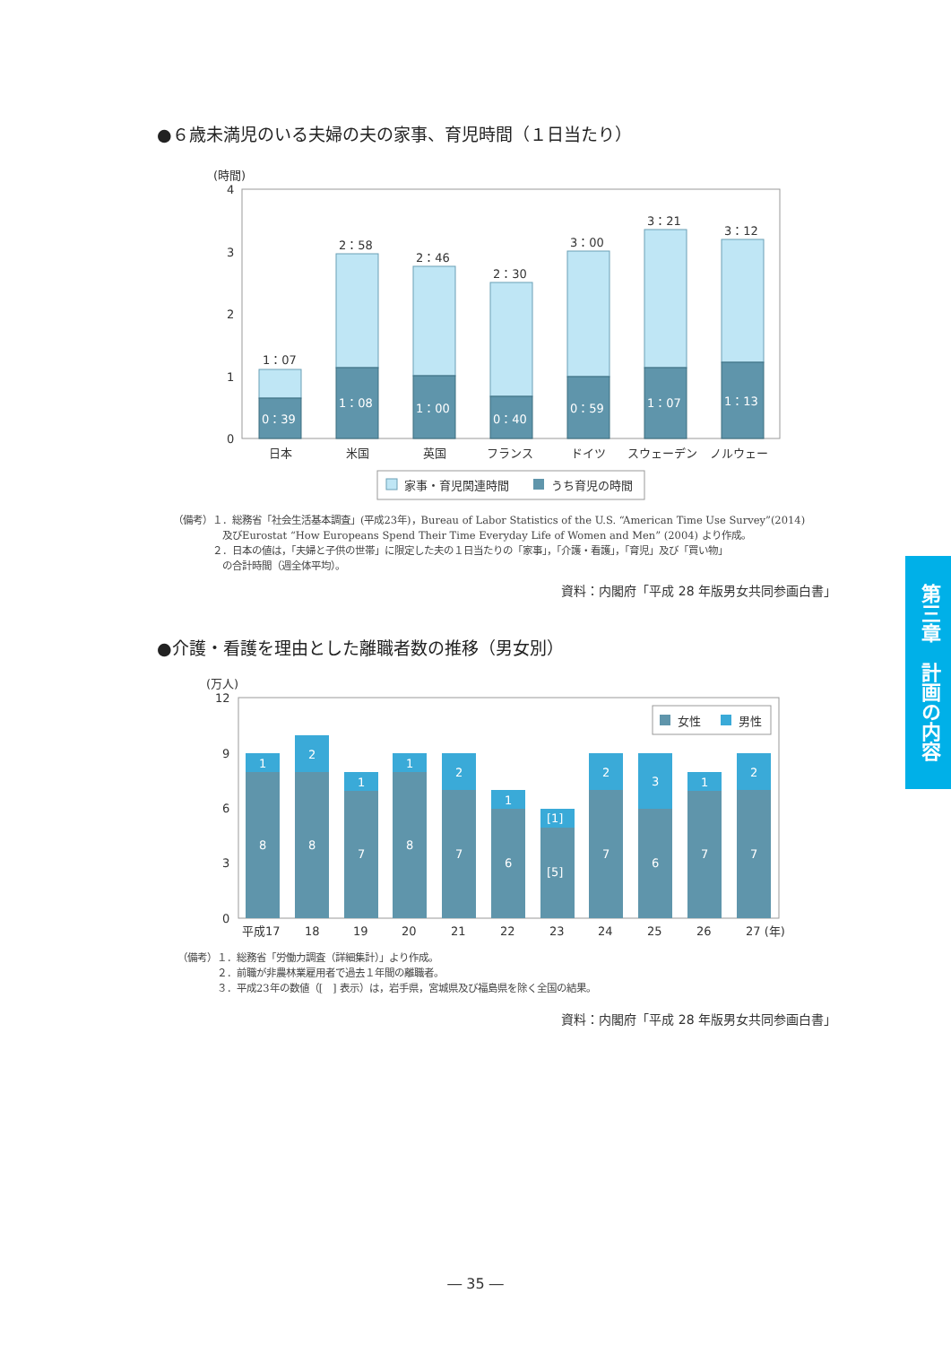●６歳未満児のいる夫婦の夫の家事、育児時間（１日当たり）
(時間)
4
3
2
1
0
1：07
2：58
2：46
2：30
3：00
3：21
3：12
0：39
1：08
1：00
0：40
0：59
1：07
1：13
日本
米国
英国
フランス
ドイツ
スウェーデン
ノルウェー
家事・育児関連時間
うち育児の時間
（備考）１．総務省「社会生活基本調査」(平成23年)，Bureau of Labor Statistics of the U.S. “American Time Use Survey”(2014)
　　　　　及びEurostat “How Europeans Spend Their Time Everyday Life of Women and Men” (2004) より作成。
　　　　２．日本の値は，「夫婦と子供の世帯」に限定した夫の１日当たりの「家事」，「介護・看護」，「育児」及び「買い物」
　　　　　の合計時間（週全体平均）。
資料：内閣府「平成 28 年版男女共同参画白書」
●介護・看護を理由とした離職者数の推移（男女別）
(万人)
12
9
6
3
0
女性
男性
1
2
1
1
2
1
[1]
2
3
1
2
8
8
7
8
7
6
[5]
7
6
7
7
平成17
18
19
20
21
22
23
24
25
26
27 (年)
（備考）１．総務省「労働力調査（詳細集計）」より作成。
　　　　２．前職が非農林業雇用者で過去１年間の離職者。
　　　　３．平成23年の数値（[　] 表示）は，岩手県，宮城県及び福島県を除く全国の結果。
資料：内閣府「平成 28 年版男女共同参画白書」
第三章　計画の内容
― 35 ―